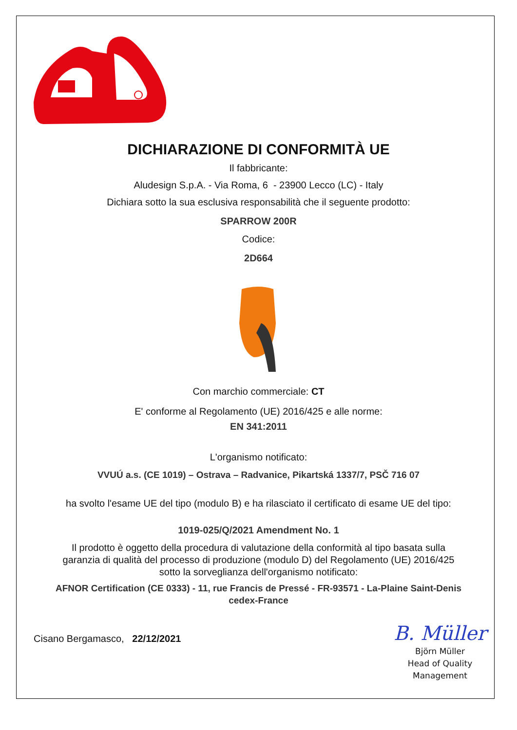DICHIARAZIONE DI CONFORMITÀ UE
Il fabbricante:
Aludesign S.p.A. - Via Roma, 6 - 23900 Lecco (LC) - Italy
Dichiara sotto la sua esclusiva responsabilità che il seguente prodotto:
SPARROW 200R
Codice:
2D664
Con marchio commerciale: CT
E' conforme al Regolamento (UE) 2016/425 e alle norme:
EN 341:2011
L'organismo notificato:
VVUÚ a.s. (CE 1019) – Ostrava – Radvanice, Pikartská 1337/7, PSČ 716 07
ha svolto l'esame UE del tipo (modulo B) e ha rilasciato il certificato di esame UE del tipo:
1019-025/Q/2021 Amendment No. 1
Il prodotto è oggetto della procedura di valutazione della conformità al tipo basata sulla
garanzia di qualità del processo di produzione (modulo D) del Regolamento (UE) 2016/425
sotto la sorveglianza dell'organismo notificato:
AFNOR Certification (CE 0333) - 11, rue Francis de Pressé - FR-93571 - La-Plaine Saint-Denis
cedex-France
Cisano Bergamasco, 22/12/2021
B. Müller
Björn Müller
Head of Quality
Management